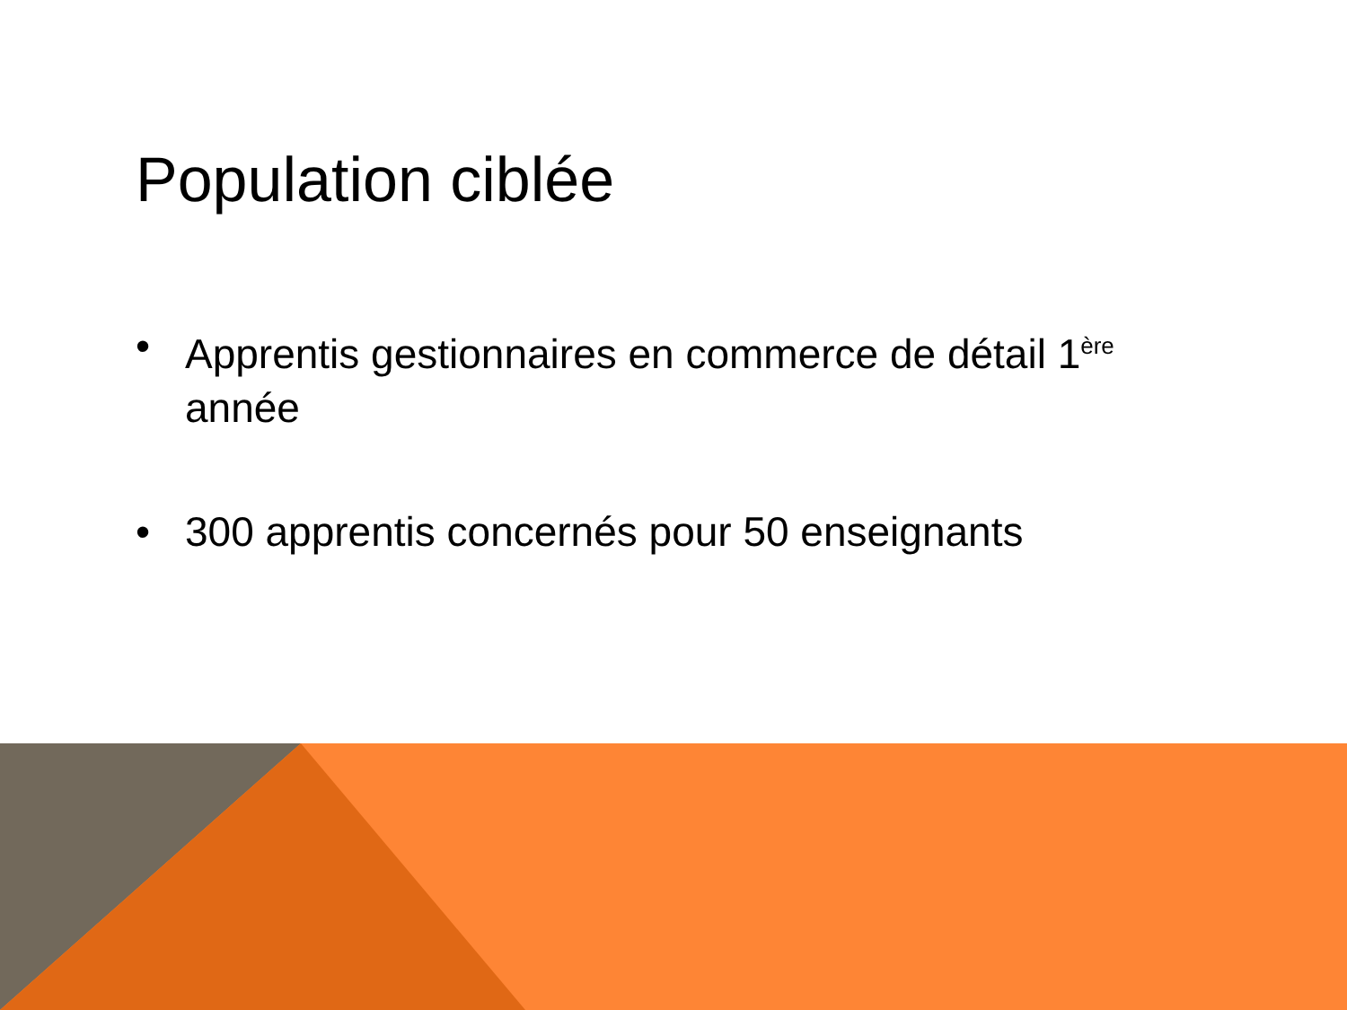Population ciblée
• Apprentis gestionnaires en commerce de détail 1<sup>ère</sup> année
• 300 apprentis concernés pour 50 enseignants